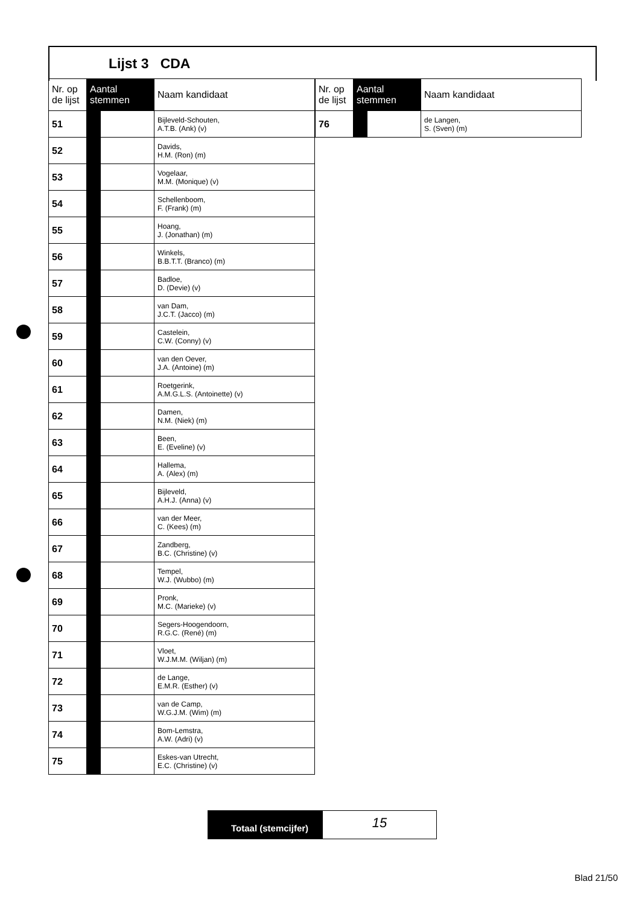Lijst 3 CDA
| Nr. op de lijst | Aantal stemmen | | Naam kandidaat |
| --- | --- | --- | --- |
| 51 | | | Bijleveld-Schouten, A.T.B. (Ank) (v) |
| 52 | | | Davids, H.M. (Ron) (m) |
| 53 | | | Vogelaar, M.M. (Monique) (v) |
| 54 | | | Schellenboom, F. (Frank) (m) |
| 55 | | | Hoang, J. (Jonathan) (m) |
| 56 | | | Winkels, B.B.T.T. (Branco) (m) |
| 57 | | | Badloe, D. (Devie) (v) |
| 58 | | | van Dam, J.C.T. (Jacco) (m) |
| 59 | | | Castelein, C.W. (Conny) (v) |
| 60 | | | van den Oever, J.A. (Antoine) (m) |
| 61 | | | Roetgerink, A.M.G.L.S. (Antoinette) (v) |
| 62 | | | Damen, N.M. (Niek) (m) |
| 63 | | | Been, E. (Eveline) (v) |
| 64 | | | Hallema, A. (Alex) (m) |
| 65 | | | Bijleveld, A.H.J. (Anna) (v) |
| 66 | | | van der Meer, C. (Kees) (m) |
| 67 | | | Zandberg, B.C. (Christine) (v) |
| 68 | | | Tempel, W.J. (Wubbo) (m) |
| 69 | | | Pronk, M.C. (Marieke) (v) |
| 70 | | | Segers-Hoogendoorn, R.G.C. (René) (m) |
| 71 | | | Vloet, W.J.M.M. (Wiljan) (m) |
| 72 | | | de Lange, E.M.R. (Esther) (v) |
| 73 | | | van de Camp, W.G.J.M. (Wim) (m) |
| 74 | | | Bom-Lemstra, A.W. (Adri) (v) |
| 75 | | | Eskes-van Utrecht, E.C. (Christine) (v) |
| Nr. op de lijst | Aantal stemmen | | Naam kandidaat |
| --- | --- | --- | --- |
| 76 | | | de Langen, S. (Sven) (m) |
Totaal (stemcijfer)
15
Blad 21/50